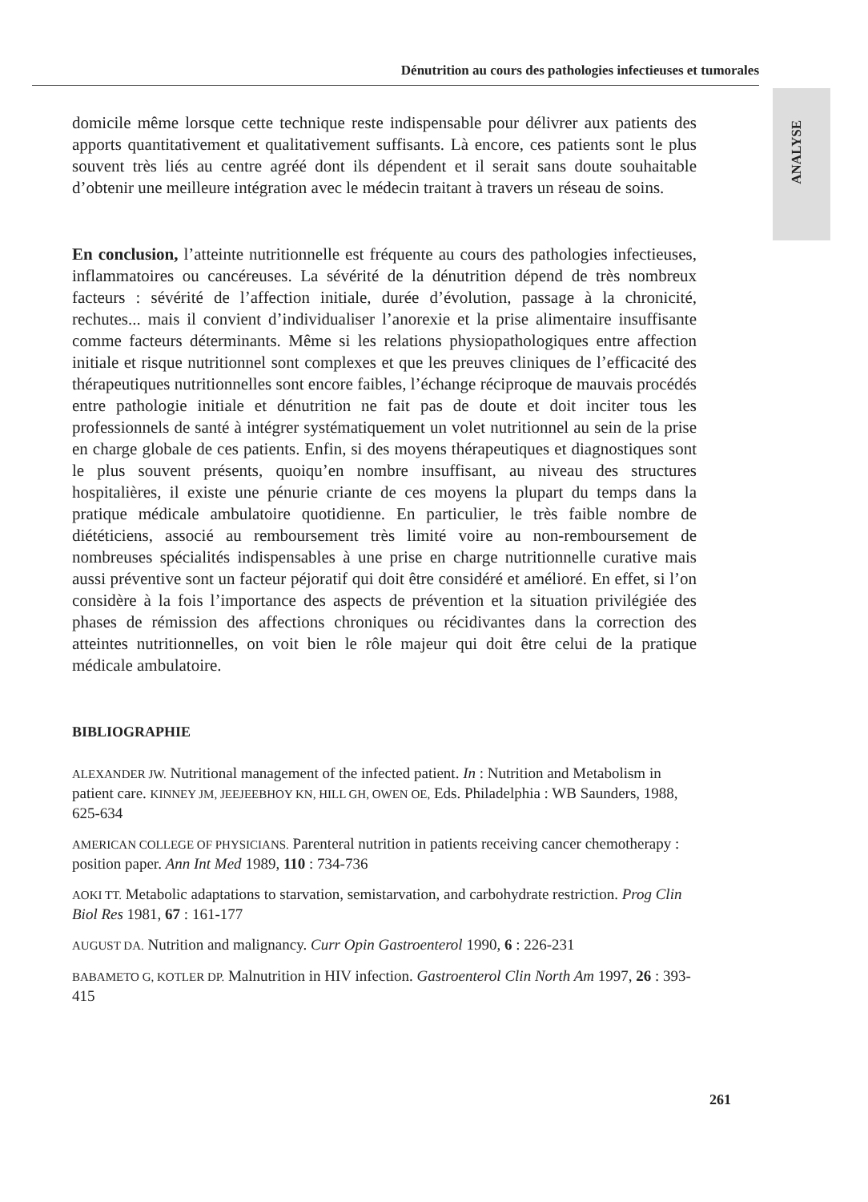Dénutrition au cours des pathologies infectieuses et tumorales
ANALYSE
domicile même lorsque cette technique reste indispensable pour délivrer aux patients des apports quantitativement et qualitativement suffisants. Là encore, ces patients sont le plus souvent très liés au centre agréé dont ils dépendent et il serait sans doute souhaitable d’obtenir une meilleure intégration avec le médecin traitant à travers un réseau de soins.
En conclusion, l’atteinte nutritionnelle est fréquente au cours des pathologies infectieuses, inflammatoires ou cancéreuses. La sévérité de la dénutrition dépend de très nombreux facteurs : sévérité de l’affection initiale, durée d’évolution, passage à la chronicité, rechutes... mais il convient d’individualiser l’anorexie et la prise alimentaire insuffisante comme facteurs déterminants. Même si les relations physiopathologiques entre affection initiale et risque nutritionnel sont complexes et que les preuves cliniques de l’efficacité des thérapeutiques nutritionnelles sont encore faibles, l’échange réciproque de mauvais procédés entre pathologie initiale et dénutrition ne fait pas de doute et doit inciter tous les professionnels de santé à intégrer systématiquement un volet nutritionnel au sein de la prise en charge globale de ces patients. Enfin, si des moyens thérapeutiques et diagnostiques sont le plus souvent présents, quoiqu’en nombre insuffisant, au niveau des structures hospitalières, il existe une pénurie criante de ces moyens la plupart du temps dans la pratique médicale ambulatoire quotidienne. En particulier, le très faible nombre de diététiciens, associé au remboursement très limité voire au non-remboursement de nombreuses spécialités indispensables à une prise en charge nutritionnelle curative mais aussi préventive sont un facteur péjoratif qui doit être considéré et amélioré. En effet, si l’on considère à la fois l’importance des aspects de prévention et la situation privilégiée des phases de rémission des affections chroniques ou récidivantes dans la correction des atteintes nutritionnelles, on voit bien le rôle majeur qui doit être celui de la pratique médicale ambulatoire.
BIBLIOGRAPHIE
ALEXANDER JW. Nutritional management of the infected patient. In : Nutrition and Metabolism in patient care. KINNEY JM, JEEJEEBHOY KN, HILL GH, OWEN OE, Eds. Philadelphia : WB Saunders, 1988, 625-634
AMERICAN COLLEGE OF PHYSICIANS. Parenteral nutrition in patients receiving cancer chemotherapy : position paper. Ann Int Med 1989, 110 : 734-736
AOKI TT. Metabolic adaptations to starvation, semistarvation, and carbohydrate restriction. Prog Clin Biol Res 1981, 67 : 161-177
AUGUST DA. Nutrition and malignancy. Curr Opin Gastroenterol 1990, 6 : 226-231
BABAMETO G, KOTLER DP. Malnutrition in HIV infection. Gastroenterol Clin North Am 1997, 26 : 393-415
261